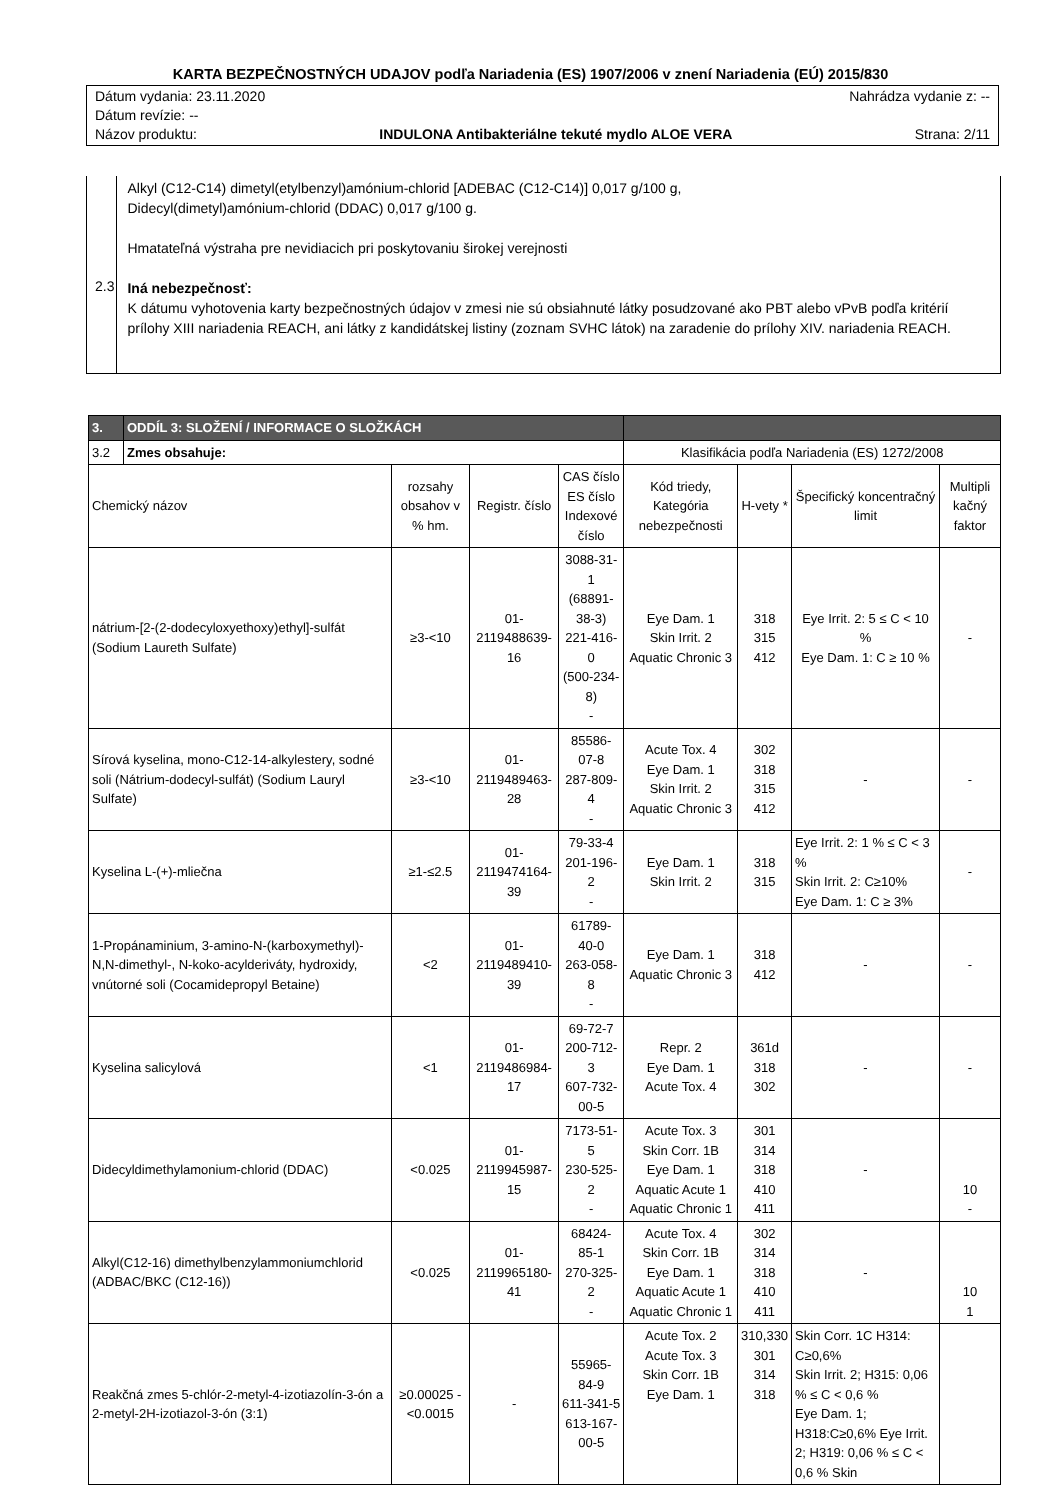KARTA BEZPEČNOSTNÝCH UDAJOV podľa Nariadenia (ES) 1907/2006 v znení Nariadenia (EÚ) 2015/830
Dátum vydania: 23.11.2020 Nahrádza vydanie z: --
Dátum revízie: --
Názov produktu: INDULONA Antibakteriálne tekuté mydlo ALOE VERA Strana: 2/11
2.3
Alkyl (C12-C14) dimetyl(etylbenzyl)amónium-chlorid [ADEBAC (C12-C14)] 0,017 g/100 g,
Didecyl(dimetyl)amónium-chlorid (DDAC) 0,017 g/100 g.
Hmatateľná výstraha pre nevidiacich pri poskytovaniu širokej verejnosti
Iná nebezpečnosť:
K dátumu vyhotovenia karty bezpečnostných údajov v zmesi nie sú obsiahnuté látky posudzované ako PBT alebo vPvB podľa kritérií prílohy XIII nariadenia REACH, ani látky z kandidátskej listiny (zoznam SVHC látok) na zaradenie do prílohy XIV. nariadenia REACH.
| 3. | ODDÍL 3: SLOŽENÍ / INFORMACE O SLOŽKÁCH | | | | | | | |
| 3.2 | Zmes obsahuje: | | | | Klasifikácia podľa Nariadenia (ES) 1272/2008 | | | |
| Chemický názov | | rozsahy obsahov v % hm. | Registr. číslo | CAS číslo ES číslo Indexové číslo | Kód triedy, Kategória nebezpečnosti | H-vety * | Špecifický koncentračný limit | Multipli kačný faktor |
| nátrium-[2-(2-dodecyloxyethoxy)ethyl]-sulfát (Sodium Laureth Sulfate) | | ≥3-<10 | 01-2119488639-16 | 3088-31-1 (68891-38-3) 221-416-0 (500-234-8) - | Eye Dam. 1 Skin Irrit. 2 Aquatic Chronic 3 | 318 315 412 | Eye Irrit. 2: 5 ≤ C < 10 % Eye Dam. 1: C ≥ 10 % | - |
| Sírová kyselina, mono-C12-14-alkylestery, sodné soli (Nátrium-dodecyl-sulfát) (Sodium Lauryl Sulfate) | | ≥3-<10 | 01-2119489463-28 | 85586-07-8 287-809-4 - | Acute Tox. 4 Eye Dam. 1 Skin Irrit. 2 Aquatic Chronic 3 | 302 318 315 412 | - | - |
| Kyselina L-(+)-mliečna | | ≥1-≤2.5 | 01-2119474164-39 | 79-33-4 201-196-2 - | Eye Dam. 1 Skin Irrit. 2 | 318 315 | Eye Irrit. 2: 1 % ≤ C < 3 % Skin Irrit. 2: C≥10% Eye Dam. 1: C ≥ 3% | - |
| 1-Propánaminium, 3-amino-N-(karboxymethyl)-N,N-dimethyl-, N-koko-acylderiváty, hydroxidy, vnútorné soli (Cocamidepropyl Betaine) | | <2 | 01-2119489410-39 | 61789-40-0 263-058-8 - | Eye Dam. 1 Aquatic Chronic 3 | 318 412 | - | - |
| Kyselina salicylová | | <1 | 01-2119486984-17 | 69-72-7 200-712-3 607-732-00-5 | Repr. 2 Eye Dam. 1 Acute Tox. 4 | 361d 318 302 | - | - |
| Didecyldimethylamonium-chlorid (DDAC) | | <0.025 | 01-2119945987-15 | 7173-51-5 230-525-2 - | Acute Tox. 3 Skin Corr. 1B Eye Dam. 1 Aquatic Acute 1 Aquatic Chronic 1 | 301 314 318 410 411 | - | 10 - |
| Alkyl(C12-16) dimethylbenzylammoniumchlorid (ADBAC/BKC (C12-16)) | | <0.025 | 01-2119965180-41 | 68424-85-1 270-325-2 - | Acute Tox. 4 Skin Corr. 1B Eye Dam. 1 Aquatic Acute 1 Aquatic Chronic 1 | 302 314 318 410 411 | - | 10 1 |
| Reakčná zmes 5-chlór-2-metyl-4-izotiazolín-3-ón a 2-metyl-2H-izotiazol-3-ón (3:1) | | ≥0.00025 -<0.0015 | - | 55965-84-9 611-341-5 613-167-00-5 | Acute Tox. 2 Acute Tox. 3 Skin Corr. 1B Eye Dam. 1 | 310,330 301 314 318 | Skin Corr. 1C H314: C≥0,6% Skin Irrit. 2; H315: 0,06 % ≤ C < 0,6 % Eye Dam. 1; H318:C≥0,6% Eye Irrit. 2; H319: 0,06 % ≤ C < 0,6 % Skin | |